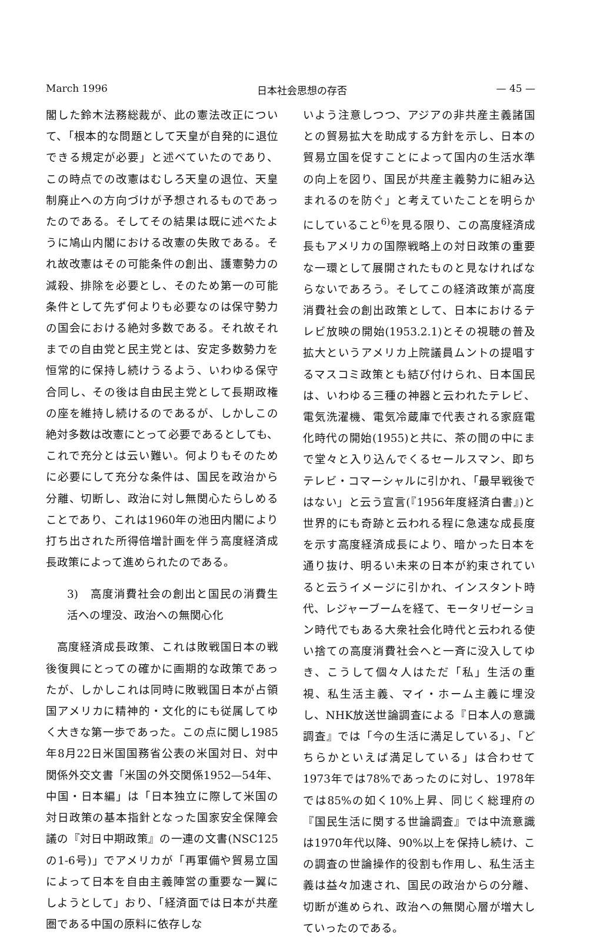March 1996 日本社会思想の存否 — 45 —
閣した鈴木法務総裁が、此の憲法改正について、「根本的な問題として天皇が自発的に退位できる規定が必要」と述べていたのであり、この時点での改憲はむしろ天皇の退位、天皇制廃止への方向づけが予想されるものであったのである。そしてその結果は既に述べたように鳩山内閣における改憲の失敗である。それ故改憲はその可能条件の創出、護憲勢力の減殺、排除を必要とし、そのため第一の可能条件として先ず何よりも必要なのは保守勢力の国会における絶対多数である。それ故それまでの自由党と民主党とは、安定多数勢力を恒常的に保持し続けうるよう、いわゆる保守合同し、その後は自由民主党として長期政権の座を維持し続けるのであるが、しかしこの絶対多数は改憲にとって必要であるとしても、これで充分とは云い難い。何よりもそのために必要にして充分な条件は、国民を政治から分離、切断し、政治に対し無関心たらしめることであり、これは1960年の池田内閣により打ち出された所得倍増計画を伴う高度経済成長政策によって進められたのである。
3)　高度消費社会の創出と国民の消費生活への埋没、政治への無関心化
高度経済成長政策、これは敗戦国日本の戦後復興にとっての確かに画期的な政策であったが、しかしこれは同時に敗戦国日本が占領国アメリカに精神的・文化的にも従属してゆく大きな第一歩であった。この点に関し1985年8月22日米国国務省公表の米国対日、対中関係外交文書「米国の外交関係1952—54年、中国・日本編」は「日本独立に際して米国の対日政策の基本指針となった国家安全保障会議の『対日中期政策』の一連の文書(NSC125の1-6号)」でアメリカが「再軍備や貿易立国によって日本を自由主義陣営の重要な一翼にしようとして」おり、「経済面では日本が共産圏である中国の原料に依存しな
いよう注意しつつ、アジアの非共産主義諸国との貿易拡大を助成する方針を示し、日本の貿易立国を促すことによって国内の生活水準の向上を図り、国民が共産主義勢力に組み込まれるのを防ぐ」と考えていたことを明らかにしていること<sup>6)</sup>を見る限り、この高度経済成長もアメリカの国際戦略上の対日政策の重要な一環として展開されたものと見なければならないであろう。そしてこの経済政策が高度消費社会の創出政策として、日本におけるテレビ放映の開始(1953.2.1)とその視聴の普及拡大というアメリカ上院議員ムントの提唱するマスコミ政策とも結び付けられ、日本国民は、いわゆる三種の神器と云われたテレビ、電気洗濯機、電気冷蔵庫で代表される家庭電化時代の開始(1955)と共に、茶の間の中にまで堂々と入り込んでくるセールスマン、即ちテレビ・コマーシャルに引かれ、「最早戦後ではない」と云う宣言(『1956年度経済白書』)と世界的にも奇跡と云われる程に急速な成長度を示す高度経済成長により、暗かった日本を通り抜け、明るい未来の日本が約束されていると云うイメージに引かれ、インスタント時代、レジャーブームを経て、モータリゼーション時代でもある大衆社会化時代と云われる使い捨ての高度消費社会へと一斉に没入してゆき、こうして個々人はただ「私」生活の重視、私生活主義、マイ・ホーム主義に埋没し、NHK放送世論調査による『日本人の意識調査』では「今の生活に満足している」、「どちらかといえば満足している」は合わせて1973年では78%であったのに対し、1978年では85%の如く10%上昇、同じく総理府の『国民生活に関する世論調査』では中流意識は1970年代以降、90%以上を保持し続け、この調査の世論操作的役割も作用し、私生活主義は益々加速され、国民の政治からの分離、切断が進められ、政治への無関心層が増大していったのである。